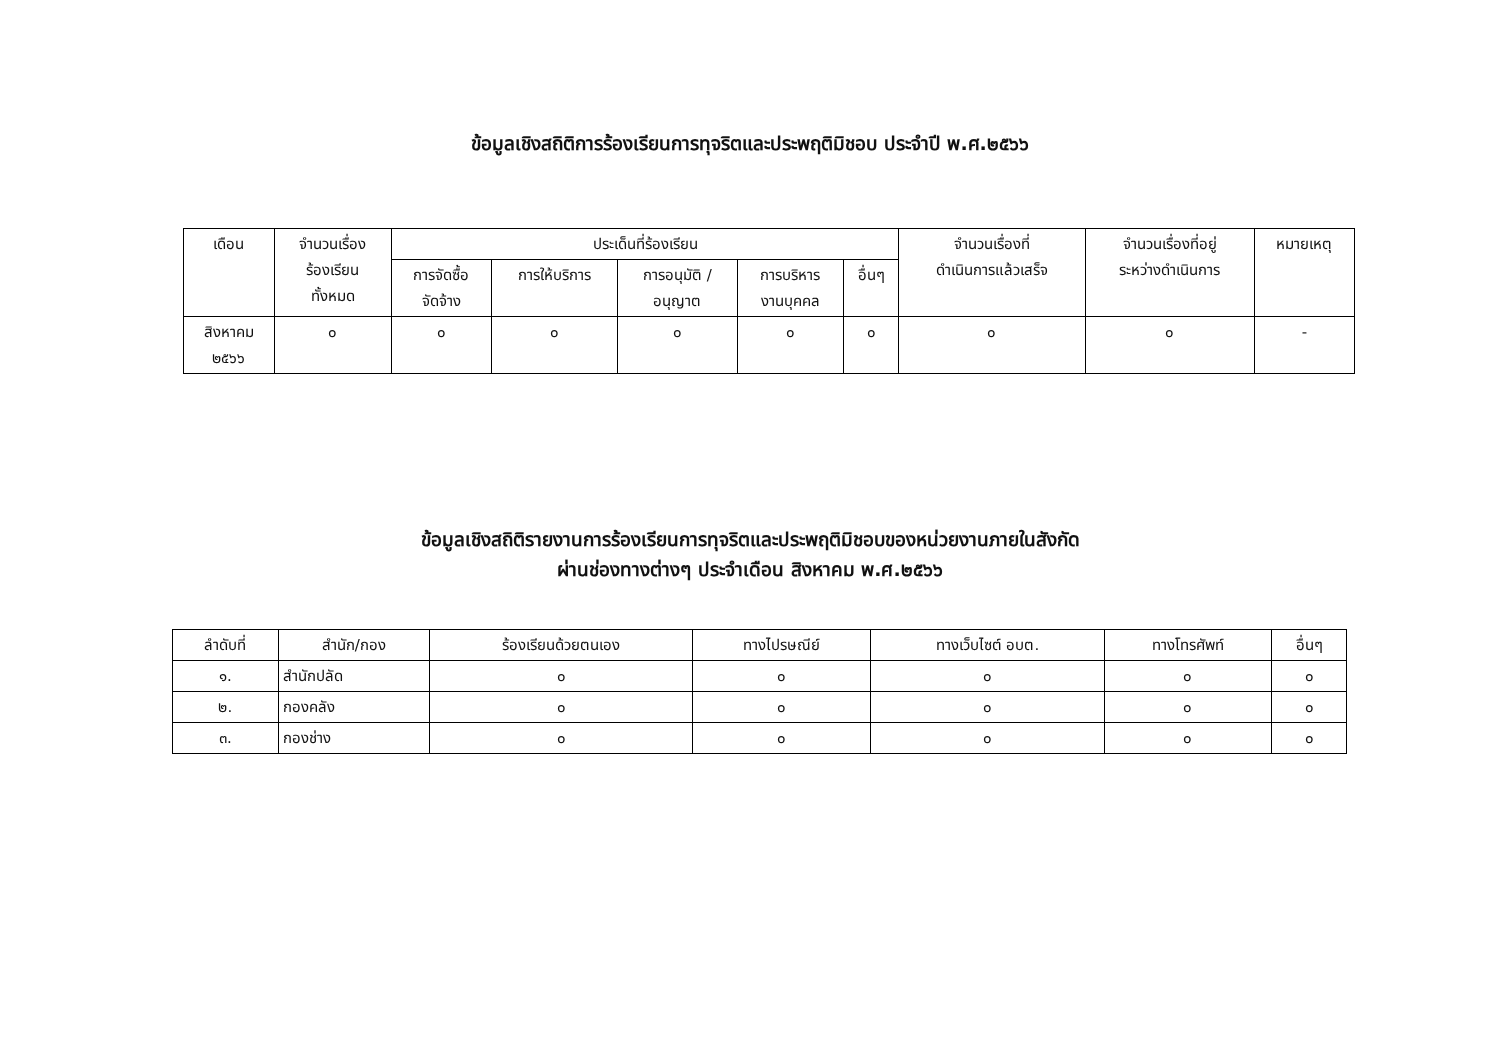ข้อมูลเชิงสถิติการร้องเรียนการทุจริตและประพฤติมิชอบ ประจำปี พ.ศ.๒๕๖๖
| เดือน | จำนวนเรื่อง ร้องเรียน ทั้งหมด | ประเด็นที่ร้องเรียน | | | | | จำนวนเรื่องที่ ดำเนินการแล้วเสร็จ | จำนวนเรื่องที่อยู่ ระหว่างดำเนินการ | หมายเหตุ |
| --- | --- | --- | --- | --- | --- | --- | --- | --- | --- |
| | | การจัดซื้อ จัดจ้าง | การให้บริการ | การอนุมัติ / อนุญาต | การบริหาร งานบุคคล | อื่นๆ | | | |
| สิงหาคม ๒๕๖๖ | ๐ | ๐ | ๐ | ๐ | ๐ | ๐ | ๐ | ๐ | - |
ข้อมูลเชิงสถิติรายงานการร้องเรียนการทุจริตและประพฤติมิชอบของหน่วยงานภายในสังกัด
ผ่านช่องทางต่างๆ ประจำเดือน สิงหาคม พ.ศ.๒๕๖๖
| ลำดับที่ | สำนัก/กอง | ร้องเรียนด้วยตนเอง | ทางไปรษณีย์ | ทางเว็บไซต์ อบต. | ทางโทรศัพท์ | อื่นๆ |
| --- | --- | --- | --- | --- | --- | --- |
| ๑. | สำนักปลัด | ๐ | ๐ | ๐ | ๐ | ๐ |
| ๒. | กองคลัง | ๐ | ๐ | ๐ | ๐ | ๐ |
| ๓. | กองช่าง | ๐ | ๐ | ๐ | ๐ | ๐ |